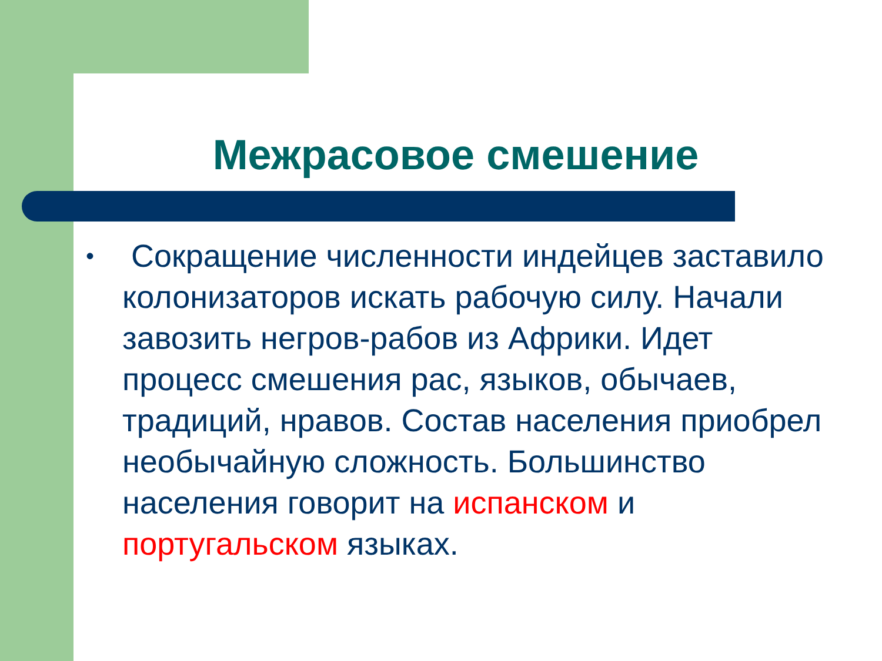Межрасовое смешение
• Сокращение численности индейцев заставило колонизаторов искать рабочую силу. Начали завозить негров-рабов из Африки. Идет процесс смешения рас, языков, обычаев, традиций, нравов. Состав населения приобрел необычайную сложность. Большинство населения говорит на испанском и португальском языках.